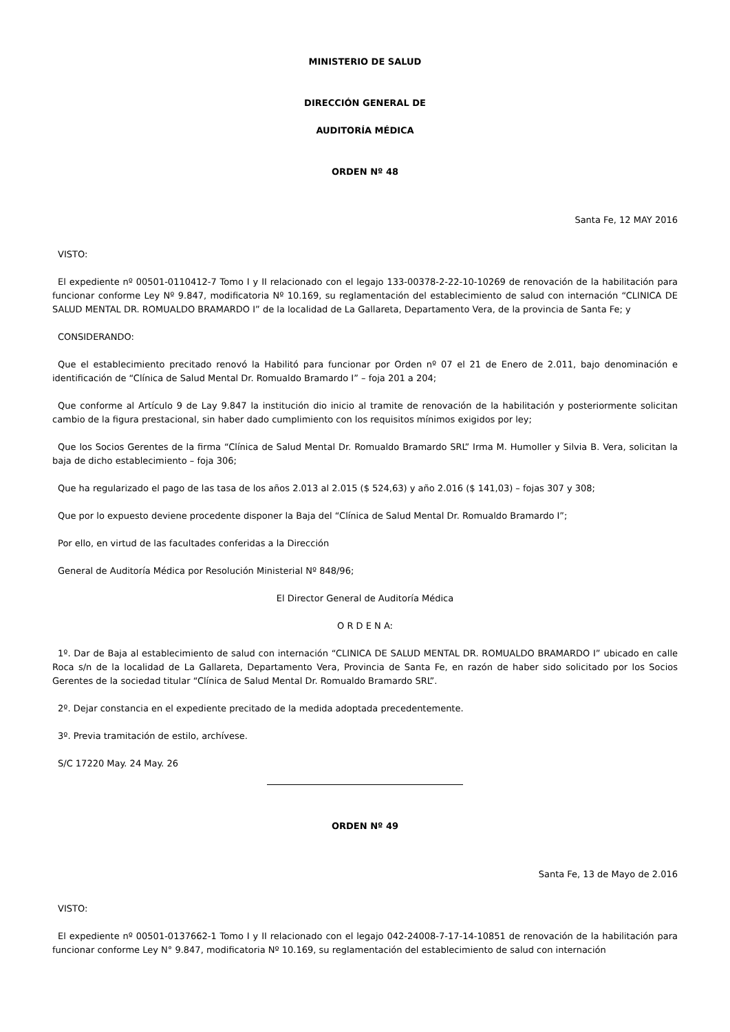MINISTERIO DE SALUD
DIRECCIÓN GENERAL DE
AUDITORÍA MÉDICA
ORDEN Nº 48
Santa Fe, 12 MAY 2016
VISTO:
El expediente nº 00501-0110412-7 Tomo I y II relacionado con el legajo 133-00378-2-22-10-10269 de renovación de la habilitación para funcionar conforme Ley Nº 9.847, modificatoria Nº 10.169, su reglamentación del establecimiento de salud con internación “CLINICA DE SALUD MENTAL DR. ROMUALDO BRAMARDO I” de la localidad de La Gallareta, Departamento Vera, de la provincia de Santa Fe; y
CONSIDERANDO:
Que el establecimiento precitado renovó la Habilitó para funcionar por Orden nº 07 el 21 de Enero de 2.011, bajo denominación e identificación de “Clínica de Salud Mental Dr. Romualdo Bramardo I” – foja 201 a 204;
Que conforme al Artículo 9 de Lay 9.847 la institución dio inicio al tramite de renovación de la habilitación y posteriormente solicitan cambio de la figura prestacional, sin haber dado cumplimiento con los requisitos mínimos exigidos por ley;
Que los Socios Gerentes de la firma “Clínica de Salud Mental Dr. Romualdo Bramardo SRL” Irma M. Humoller y Silvia B. Vera, solicitan la baja de dicho establecimiento – foja 306;
Que ha regularizado el pago de las tasa de los años 2.013 al 2.015 ($ 524,63) y año 2.016 ($ 141,03) – fojas 307 y 308;
Que por lo expuesto deviene procedente disponer la Baja del “Clínica de Salud Mental Dr. Romualdo Bramardo I”;
Por ello, en virtud de las facultades conferidas a la Dirección
General de Auditoría Médica por Resolución Ministerial Nº 848/96;
El Director General de Auditoría Médica
O R D E N A:
1º. Dar de Baja al establecimiento de salud con internación “CLINICA DE SALUD MENTAL DR. ROMUALDO BRAMARDO I” ubicado en calle Roca s/n de la localidad de La Gallareta, Departamento Vera, Provincia de Santa Fe, en razón de haber sido solicitado por los Socios Gerentes de la sociedad titular “Clínica de Salud Mental Dr. Romualdo Bramardo SRL”.
2º. Dejar constancia en el expediente precitado de la medida adoptada precedentemente.
3º. Previa tramitación de estilo, archívese.
S/C 17220 May. 24 May. 26
ORDEN Nº 49
Santa Fe, 13 de Mayo de 2.016
VISTO:
El expediente nº 00501-0137662-1 Tomo I y II relacionado con el legajo 042-24008-7-17-14-10851 de renovación de la habilitación para funcionar conforme Ley N° 9.847, modificatoria Nº 10.169, su reglamentación del establecimiento de salud con internación